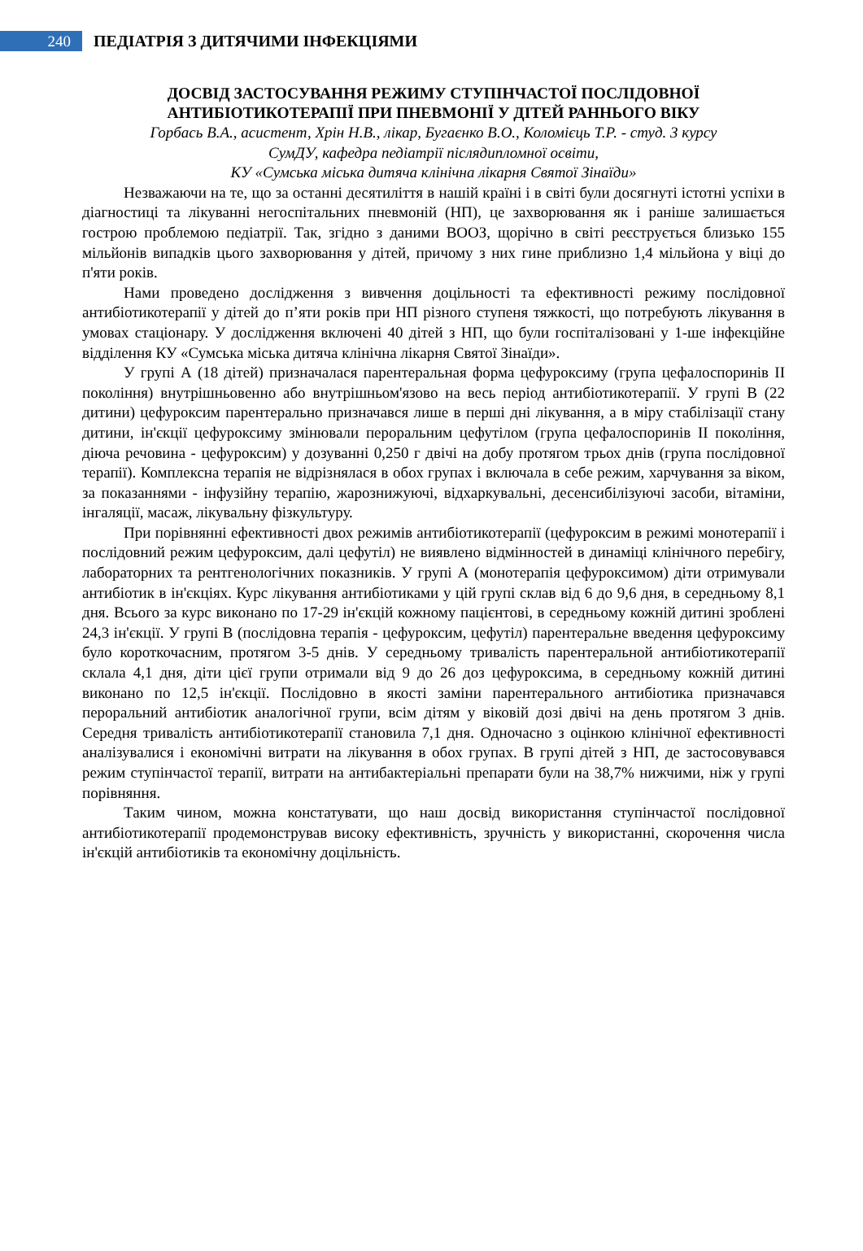240
ПЕДІАТРІЯ З ДИТЯЧИМИ ІНФЕКЦІЯМИ
ДОСВІД ЗАСТОСУВАННЯ РЕЖИМУ СТУПІНЧАСТОЇ ПОСЛІДОВНОЇ АНТИБІОТИКОТЕРАПІЇ ПРИ ПНЕВМОНІЇ У ДІТЕЙ РАННЬОГО ВІКУ
Горбась В.А., асистент, Хрін Н.В., лікар, Бугаєнко В.О., Коломієць Т.Р. - студ. 3 курсу
СумДУ, кафедра педіатрії післядипломної освіти,
КУ «Сумська міська дитяча клінічна лікарня Святої Зінаїди»
Незважаючи на те, що за останні десятиліття в нашій країні і в світі були досягнуті істотні успіхи в діагностиці та лікуванні негоспітальних пневмоній (НП), це захворювання як і раніше залишається гострою проблемою педіатрії. Так, згідно з даними ВООЗ, щорічно в світі реєструється близько 155 мільйонів випадків цього захворювання у дітей, причому з них гине приблизно 1,4 мільйона у віці до п'яти років.
Нами проведено дослідження з вивчення доцільності та ефективності режиму послідовної антибіотикотерапії у дітей до п’яти років при НП різного ступеня тяжкості, що потребують лікування в умовах стаціонару. У дослідження включені 40 дітей з НП, що були госпіталізовані у 1-ше інфекційне відділення КУ «Сумська міська дитяча клінічна лікарня Святої Зінаїди».
У групі А (18 дітей) призначалася парентеральная форма цефуроксиму (група цефалоспоринів II покоління) внутрішньовенно або внутрішньом'язово на весь період антибіотикотерапії. У групі В (22 дитини) цефуроксим парентерально призначався лише в перші дні лікування, а в міру стабілізації стану дитини, ін'єкції цефуроксиму змінювали пероральним цефутілом (група цефалоспоринів II покоління, діюча речовина - цефуроксим) у дозуванні 0,250 г двічі на добу протягом трьох днів (група послідовної терапії). Комплексна терапія не відрізнялася в обох групах і включала в себе режим, харчування за віком, за показаннями - інфузійну терапію, жарознижуючі, відхаркувальні, десенсибілізуючі засоби, вітаміни, інгаляції, масаж, лікувальну фізкультуру.
При порівнянні ефективності двох режимів антибіотикотерапії (цефуроксим в режимі монотерапії і послідовний режим цефуроксим, далі цефутіл) не виявлено відмінностей в динаміці клінічного перебігу, лабораторних та рентгенологічних показників. У групі А (монотерапія цефуроксимом) діти отримували антибіотик в ін'єкціях. Курс лікування антибіотиками у цій групі склав від 6 до 9,6 дня, в середньому 8,1 дня. Всього за курс виконано по 17-29 ін'єкцій кожному пацієнтові, в середньому кожній дитині зроблені 24,3 ін'єкції. У групі В (послідовна терапія - цефуроксим, цефутіл) парентеральне введення цефуроксиму було короткочасним, протягом 3-5 днів. У середньому тривалість парентеральной антибіотикотерапії склала 4,1 дня, діти цієї групи отримали від 9 до 26 доз цефуроксима, в середньому кожній дитині виконано по 12,5 ін'єкції. Послідовно в якості заміни парентерального антибіотика призначався пероральний антибіотик аналогічної групи, всім дітям у віковій дозі двічі на день протягом 3 днів. Середня тривалість антибіотикотерапії становила 7,1 дня. Одночасно з оцінкою клінічної ефективності аналізувалися і економічні витрати на лікування в обох групах. В групі дітей з НП, де застосовувався режим ступінчастої терапії, витрати на антибактеріальні препарати були на 38,7% нижчими, ніж у групі порівняння.
Таким чином, можна констатувати, що наш досвід використання ступінчастої послідовної антибіотикотерапії продемонстрував високу ефективність, зручність у використанні, скорочення числа ін'єкцій антибіотиків та економічну доцільність.